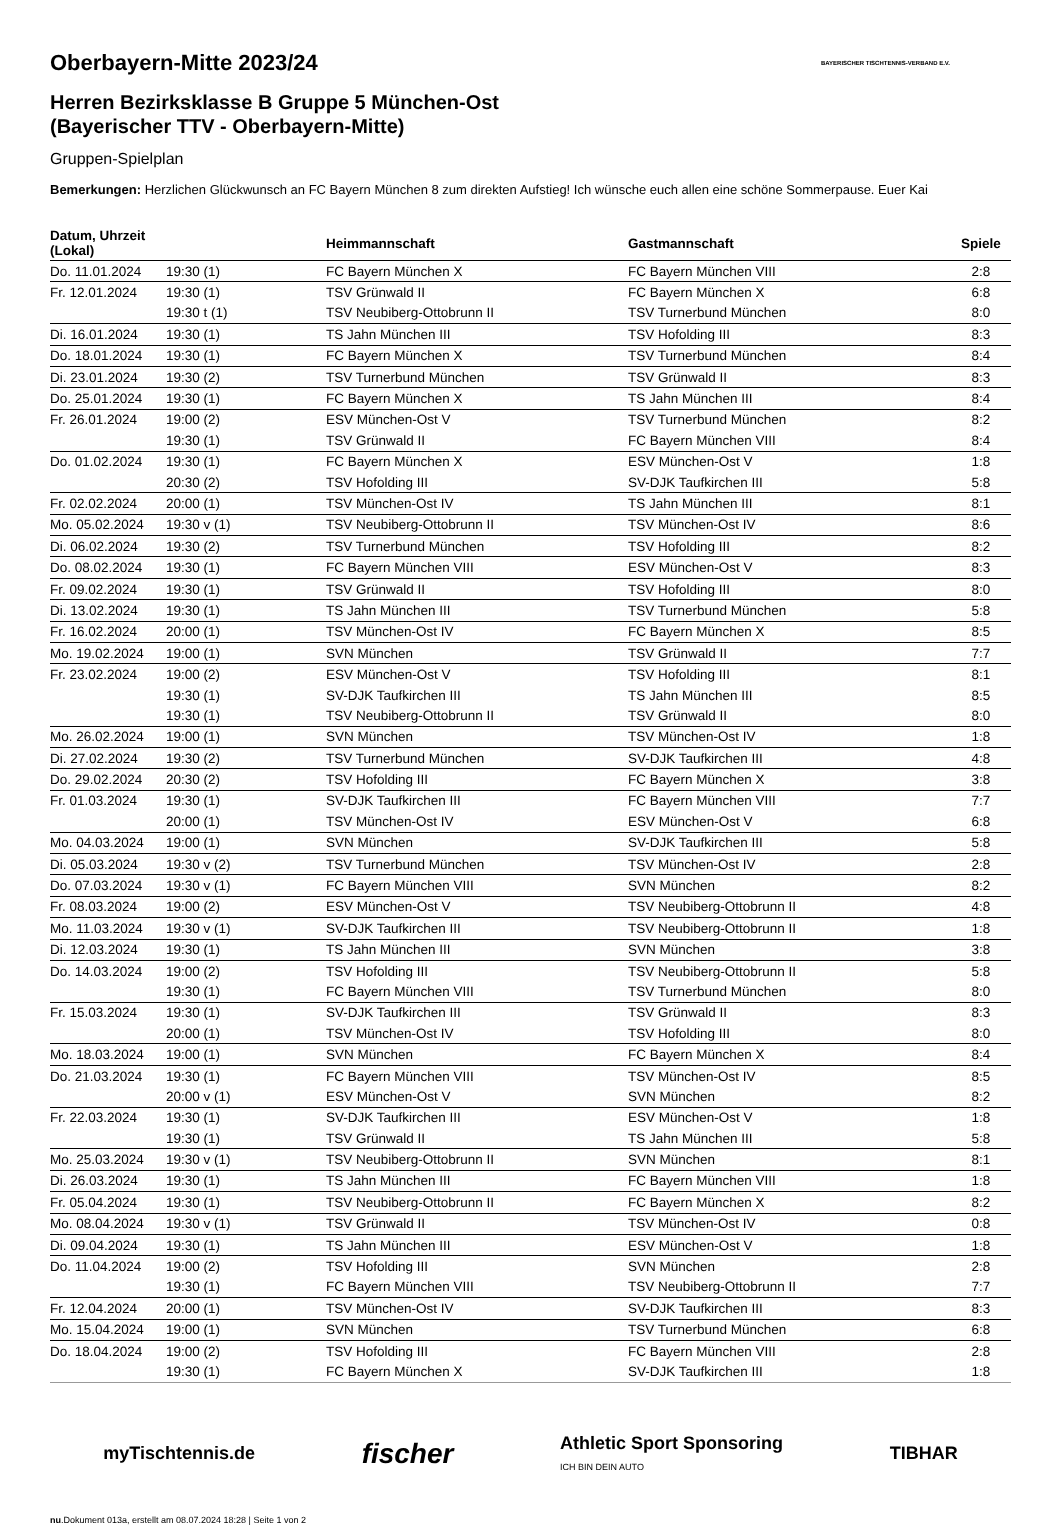BAYERISCHER TISCHTENNIS-VERBAND E.V.
Oberbayern-Mitte 2023/24
Herren Bezirksklasse B Gruppe 5 München-Ost
(Bayerischer TTV - Oberbayern-Mitte)
Gruppen-Spielplan
Bemerkungen: Herzlichen Glückwunsch an FC Bayern München 8 zum direkten Aufstieg! Ich wünsche euch allen eine schöne Sommerpause. Euer Kai
| Datum, Uhrzeit (Lokal) | | Heimmannschaft | Gastmannschaft | Spiele |
| --- | --- | --- | --- | --- |
| Do. 11.01.2024 | 19:30 (1) | FC Bayern München X | FC Bayern München VIII | 2:8 |
| Fr. 12.01.2024 | 19:30 (1) | TSV Grünwald II | FC Bayern München X | 6:8 |
| | 19:30 t (1) | TSV Neubiberg-Ottobrunn II | TSV Turnerbund München | 8:0 |
| Di. 16.01.2024 | 19:30 (1) | TS Jahn München III | TSV Hofolding III | 8:3 |
| Do. 18.01.2024 | 19:30 (1) | FC Bayern München X | TSV Turnerbund München | 8:4 |
| Di. 23.01.2024 | 19:30 (2) | TSV Turnerbund München | TSV Grünwald II | 8:3 |
| Do. 25.01.2024 | 19:30 (1) | FC Bayern München X | TS Jahn München III | 8:4 |
| Fr. 26.01.2024 | 19:00 (2) | ESV München-Ost V | TSV Turnerbund München | 8:2 |
| | 19:30 (1) | TSV Grünwald II | FC Bayern München VIII | 8:4 |
| Do. 01.02.2024 | 19:30 (1) | FC Bayern München X | ESV München-Ost V | 1:8 |
| | 20:30 (2) | TSV Hofolding III | SV-DJK Taufkirchen III | 5:8 |
| Fr. 02.02.2024 | 20:00 (1) | TSV München-Ost IV | TS Jahn München III | 8:1 |
| Mo. 05.02.2024 | 19:30 v (1) | TSV Neubiberg-Ottobrunn II | TSV München-Ost IV | 8:6 |
| Di. 06.02.2024 | 19:30 (2) | TSV Turnerbund München | TSV Hofolding III | 8:2 |
| Do. 08.02.2024 | 19:30 (1) | FC Bayern München VIII | ESV München-Ost V | 8:3 |
| Fr. 09.02.2024 | 19:30 (1) | TSV Grünwald II | TSV Hofolding III | 8:0 |
| Di. 13.02.2024 | 19:30 (1) | TS Jahn München III | TSV Turnerbund München | 5:8 |
| Fr. 16.02.2024 | 20:00 (1) | TSV München-Ost IV | FC Bayern München X | 8:5 |
| Mo. 19.02.2024 | 19:00 (1) | SVN München | TSV Grünwald II | 7:7 |
| Fr. 23.02.2024 | 19:00 (2) | ESV München-Ost V | TSV Hofolding III | 8:1 |
| | 19:30 (1) | SV-DJK Taufkirchen III | TS Jahn München III | 8:5 |
| | 19:30 (1) | TSV Neubiberg-Ottobrunn II | TSV Grünwald II | 8:0 |
| Mo. 26.02.2024 | 19:00 (1) | SVN München | TSV München-Ost IV | 1:8 |
| Di. 27.02.2024 | 19:30 (2) | TSV Turnerbund München | SV-DJK Taufkirchen III | 4:8 |
| Do. 29.02.2024 | 20:30 (2) | TSV Hofolding III | FC Bayern München X | 3:8 |
| Fr. 01.03.2024 | 19:30 (1) | SV-DJK Taufkirchen III | FC Bayern München VIII | 7:7 |
| | 20:00 (1) | TSV München-Ost IV | ESV München-Ost V | 6:8 |
| Mo. 04.03.2024 | 19:00 (1) | SVN München | SV-DJK Taufkirchen III | 5:8 |
| Di. 05.03.2024 | 19:30 v (2) | TSV Turnerbund München | TSV München-Ost IV | 2:8 |
| Do. 07.03.2024 | 19:30 v (1) | FC Bayern München VIII | SVN München | 8:2 |
| Fr. 08.03.2024 | 19:00 (2) | ESV München-Ost V | TSV Neubiberg-Ottobrunn II | 4:8 |
| Mo. 11.03.2024 | 19:30 v (1) | SV-DJK Taufkirchen III | TSV Neubiberg-Ottobrunn II | 1:8 |
| Di. 12.03.2024 | 19:30 (1) | TS Jahn München III | SVN München | 3:8 |
| Do. 14.03.2024 | 19:00 (2) | TSV Hofolding III | TSV Neubiberg-Ottobrunn II | 5:8 |
| | 19:30 (1) | FC Bayern München VIII | TSV Turnerbund München | 8:0 |
| Fr. 15.03.2024 | 19:30 (1) | SV-DJK Taufkirchen III | TSV Grünwald II | 8:3 |
| | 20:00 (1) | TSV München-Ost IV | TSV Hofolding III | 8:0 |
| Mo. 18.03.2024 | 19:00 (1) | SVN München | FC Bayern München X | 8:4 |
| Do. 21.03.2024 | 19:30 (1) | FC Bayern München VIII | TSV München-Ost IV | 8:5 |
| | 20:00 v (1) | ESV München-Ost V | SVN München | 8:2 |
| Fr. 22.03.2024 | 19:30 (1) | SV-DJK Taufkirchen III | ESV München-Ost V | 1:8 |
| | 19:30 (1) | TSV Grünwald II | TS Jahn München III | 5:8 |
| Mo. 25.03.2024 | 19:30 v (1) | TSV Neubiberg-Ottobrunn II | SVN München | 8:1 |
| Di. 26.03.2024 | 19:30 (1) | TS Jahn München III | FC Bayern München VIII | 1:8 |
| Fr. 05.04.2024 | 19:30 (1) | TSV Neubiberg-Ottobrunn II | FC Bayern München X | 8:2 |
| Mo. 08.04.2024 | 19:30 v (1) | TSV Grünwald II | TSV München-Ost IV | 0:8 |
| Di. 09.04.2024 | 19:30 (1) | TS Jahn München III | ESV München-Ost V | 1:8 |
| Do. 11.04.2024 | 19:00 (2) | TSV Hofolding III | SVN München | 2:8 |
| | 19:30 (1) | FC Bayern München VIII | TSV Neubiberg-Ottobrunn II | 7:7 |
| Fr. 12.04.2024 | 20:00 (1) | TSV München-Ost IV | SV-DJK Taufkirchen III | 8:3 |
| Mo. 15.04.2024 | 19:00 (1) | SVN München | TSV Turnerbund München | 6:8 |
| Do. 18.04.2024 | 19:00 (2) | TSV Hofolding III | FC Bayern München VIII | 2:8 |
| | 19:30 (1) | FC Bayern München X | SV-DJK Taufkirchen III | 1:8 |
myTischtennis.de fischer Athletic Sport Sponsoring
ICH BIN DEIN AUTO TIBHAR
nu.Dokument 013a, erstellt am 08.07.2024 18:28 | Seite 1 von 2